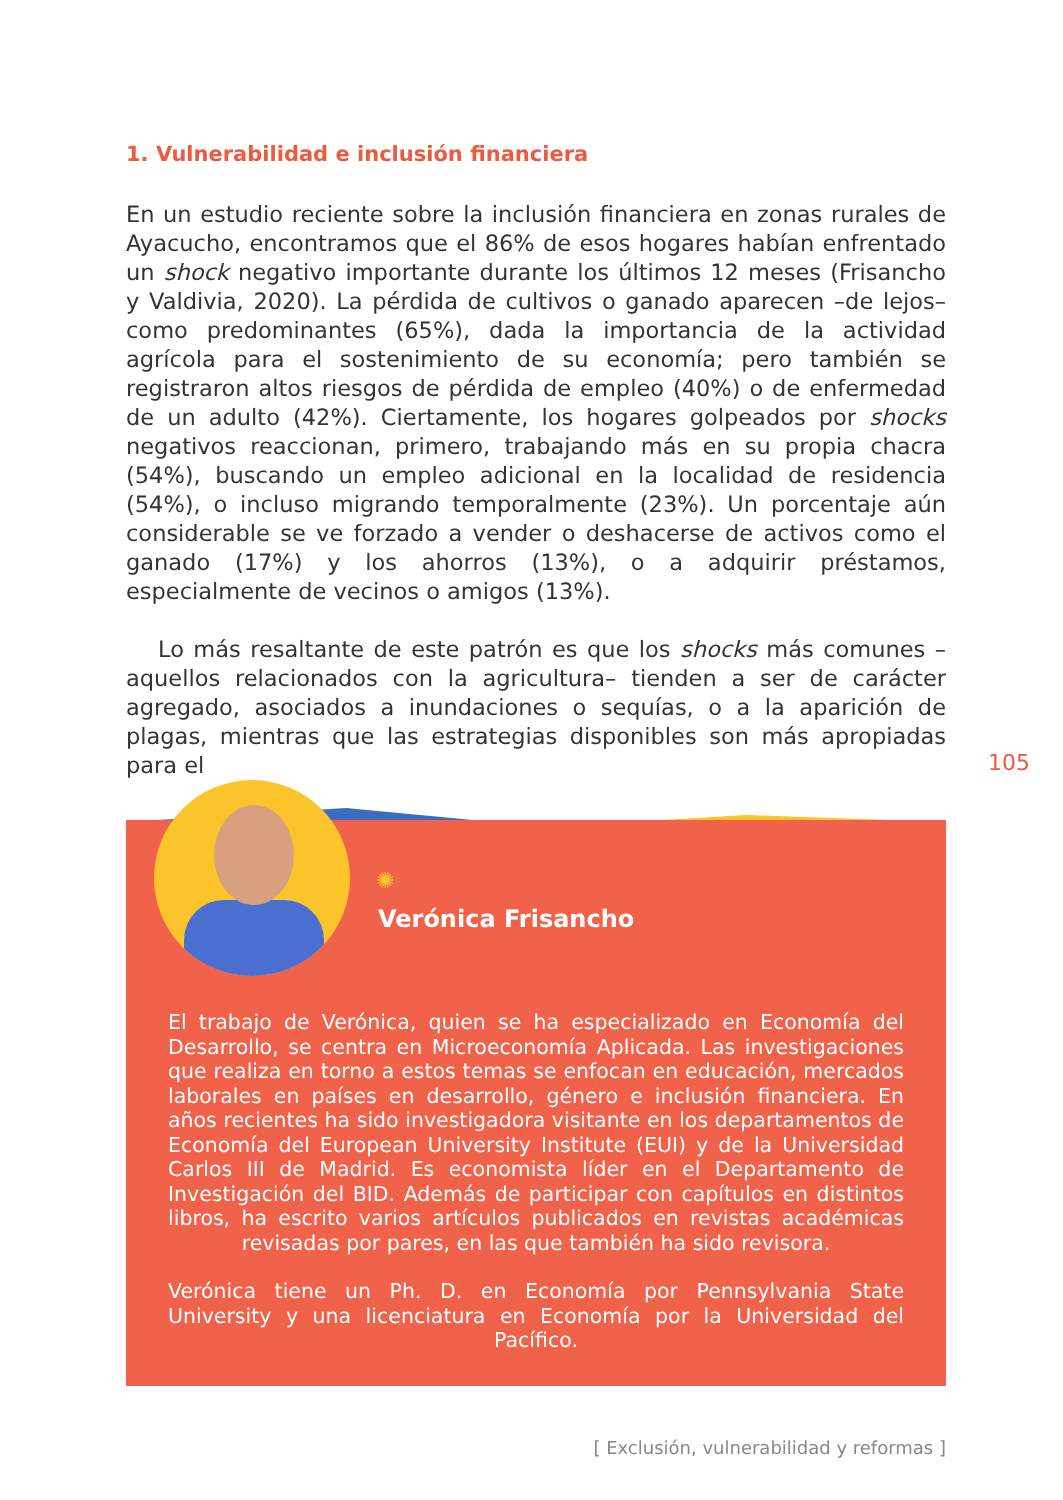1. Vulnerabilidad e inclusión financiera
En un estudio reciente sobre la inclusión financiera en zonas rurales de Ayacucho, encontramos que el 86% de esos hogares habían enfrentado un shock negativo importante durante los últimos 12 meses (Frisancho y Valdivia, 2020). La pérdida de cultivos o ganado aparecen –de lejos– como predominantes (65%), dada la importancia de la actividad agrícola para el sostenimiento de su economía; pero también se registraron altos riesgos de pérdida de empleo (40%) o de enfermedad de un adulto (42%). Ciertamente, los hogares golpeados por shocks negativos reaccionan, primero, trabajando más en su propia chacra (54%), buscando un empleo adicional en la localidad de residencia (54%), o incluso migrando temporalmente (23%). Un porcentaje aún considerable se ve forzado a vender o deshacerse de activos como el ganado (17%) y los ahorros (13%), o a adquirir préstamos, especialmente de vecinos o amigos (13%).
Lo más resaltante de este patrón es que los shocks más comunes –aquellos relacionados con la agricultura– tienden a ser de carácter agregado, asociados a inundaciones o sequías, o a la aparición de plagas, mientras que las estrategias disponibles son más apropiadas para el
105
✺
Verónica Frisancho
El trabajo de Verónica, quien se ha especializado en Economía del Desarrollo, se centra en Microeconomía Aplicada. Las investigaciones que realiza en torno a estos temas se enfocan en educación, mercados laborales en países en desarrollo, género e inclusión financiera. En años recientes ha sido investigadora visitante en los departamentos de Economía del European University Institute (EUI) y de la Universidad Carlos III de Madrid. Es economista líder en el Departamento de Investigación del BID. Además de participar con capítulos en distintos libros, ha escrito varios artículos publicados en revistas académicas revisadas por pares, en las que también ha sido revisora.
Verónica tiene un Ph. D. en Economía por Pennsylvania State University y una licenciatura en Economía por la Universidad del Pacífico.
[ Exclusión, vulnerabilidad y reformas ]